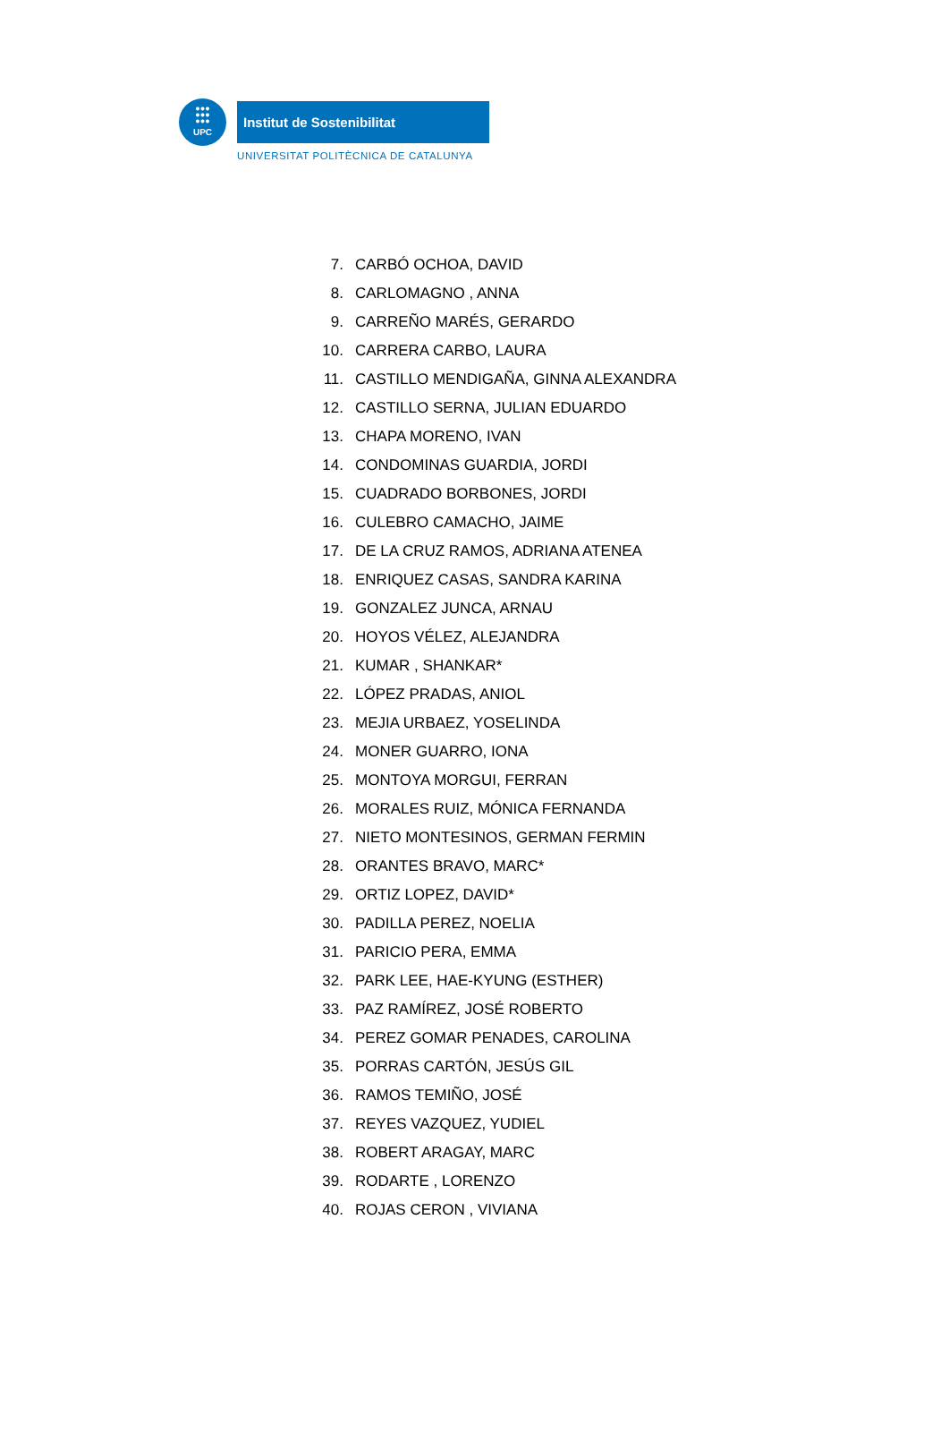●●●
●●●
●●●
UPC
Institut de Sostenibilitat
UNIVERSITAT POLITÈCNICA DE CATALUNYA
7. CARBÓ OCHOA, DAVID
8. CARLOMAGNO , ANNA
9. CARREÑO MARÉS, GERARDO
10. CARRERA CARBO, LAURA
11. CASTILLO MENDIGAÑA, GINNA ALEXANDRA
12. CASTILLO SERNA, JULIAN EDUARDO
13. CHAPA MORENO, IVAN
14. CONDOMINAS GUARDIA, JORDI
15. CUADRADO BORBONES, JORDI
16. CULEBRO CAMACHO, JAIME
17. DE LA CRUZ RAMOS, ADRIANA ATENEA
18. ENRIQUEZ CASAS, SANDRA KARINA
19. GONZALEZ JUNCA, ARNAU
20. HOYOS VÉLEZ, ALEJANDRA
21. KUMAR , SHANKAR*
22. LÓPEZ PRADAS, ANIOL
23. MEJIA URBAEZ, YOSELINDA
24. MONER GUARRO, IONA
25. MONTOYA MORGUI, FERRAN
26. MORALES RUIZ, MÓNICA FERNANDA
27. NIETO MONTESINOS, GERMAN FERMIN
28. ORANTES BRAVO, MARC*
29. ORTIZ LOPEZ, DAVID*
30. PADILLA PEREZ, NOELIA
31. PARICIO PERA, EMMA
32. PARK LEE, HAE-KYUNG (ESTHER)
33. PAZ RAMÍREZ, JOSÉ ROBERTO
34. PEREZ GOMAR PENADES, CAROLINA
35. PORRAS CARTÓN, JESÚS GIL
36. RAMOS TEMIÑO, JOSÉ
37. REYES VAZQUEZ, YUDIEL
38. ROBERT ARAGAY, MARC
39. RODARTE , LORENZO
40. ROJAS CERON , VIVIANA